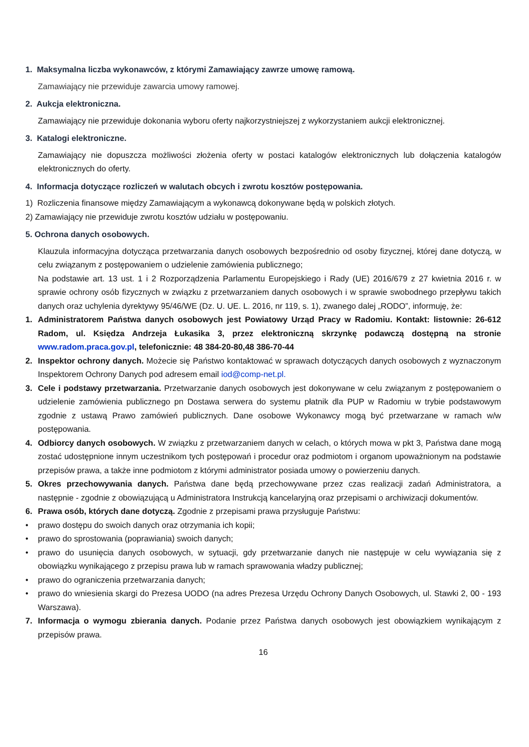1. Maksymalna liczba wykonawców, z którymi Zamawiający zawrze umowę ramową.
Zamawiający nie przewiduje zawarcia umowy ramowej.
2. Aukcja elektroniczna.
Zamawiający nie przewiduje dokonania wyboru oferty najkorzystniejszej z wykorzystaniem aukcji elektronicznej.
3. Katalogi elektroniczne.
Zamawiający nie dopuszcza możliwości złożenia oferty w postaci katalogów elektronicznych lub dołączenia katalogów elektronicznych do oferty.
4. Informacja dotyczące rozliczeń w walutach obcych i zwrotu kosztów postępowania.
1) Rozliczenia finansowe między Zamawiającym a wykonawcą dokonywane będą w polskich złotych.
2) Zamawiający nie przewiduje zwrotu kosztów udziału w postępowaniu.
5. Ochrona danych osobowych.
Klauzula informacyjna dotycząca przetwarzania danych osobowych bezpośrednio od osoby fizycznej, której dane dotyczą, w celu związanym z postępowaniem o udzielenie zamówienia publicznego;
Na podstawie art. 13 ust. 1 i 2 Rozporządzenia Parlamentu Europejskiego i Rady (UE) 2016/679 z 27 kwietnia 2016 r. w sprawie ochrony osób fizycznych w związku z przetwarzaniem danych osobowych i w sprawie swobodnego przepływu takich danych oraz uchylenia dyrektywy 95/46/WE (Dz. U. UE. L. 2016, nr 119, s. 1), zwanego dalej „RODO”, informuję, że:
1. Administratorem Państwa danych osobowych jest Powiatowy Urząd Pracy w Radomiu. Kontakt: listownie: 26-612 Radom, ul. Księdza Andrzeja Łukasika 3, przez elektroniczną skrzynkę podawczą dostępną na stronie www.radom.praca.gov.pl, telefonicznie: 48 384-20-80,48 386-70-44
2. Inspektor ochrony danych. Możecie się Państwo kontaktować w sprawach dotyczących danych osobowych z wyznaczonym Inspektorem Ochrony Danych pod adresem email iod@comp-net.pl.
3. Cele i podstawy przetwarzania. Przetwarzanie danych osobowych jest dokonywane w celu związanym z postępowaniem o udzielenie zamówienia publicznego pn Dostawa serwera do systemu płatnik dla PUP w Radomiu w trybie podstawowym zgodnie z ustawą Prawo zamówień publicznych. Dane osobowe Wykonawcy mogą być przetwarzane w ramach w/w postępowania.
4. Odbiorcy danych osobowych. W związku z przetwarzaniem danych w celach, o których mowa w pkt 3, Państwa dane mogą zostać udostępnione innym uczestnikom tych postępowań i procedur oraz podmiotom i organom upoważnionym na podstawie przepisów prawa, a także inne podmiotom z którymi administrator posiada umowy o powierzeniu danych.
5. Okres przechowywania danych. Państwa dane będą przechowywane przez czas realizacji zadań Administratora, a następnie - zgodnie z obowiązującą u Administratora Instrukcją kancelaryjną oraz przepisami o archiwizacji dokumentów.
6. Prawa osób, których dane dotyczą. Zgodnie z przepisami prawa przysługuje Państwu:
• prawo dostępu do swoich danych oraz otrzymania ich kopii;
• prawo do sprostowania (poprawiania) swoich danych;
• prawo do usunięcia danych osobowych, w sytuacji, gdy przetwarzanie danych nie następuje w celu wywiązania się z obowiązku wynikającego z przepisu prawa lub w ramach sprawowania władzy publicznej;
• prawo do ograniczenia przetwarzania danych;
• prawo do wniesienia skargi do Prezesa UODO (na adres Prezesa Urzędu Ochrony Danych Osobowych, ul. Stawki 2, 00 - 193 Warszawa).
7. Informacja o wymogu zbierania danych. Podanie przez Państwa danych osobowych jest obowiązkiem wynikającym z przepisów prawa.
16